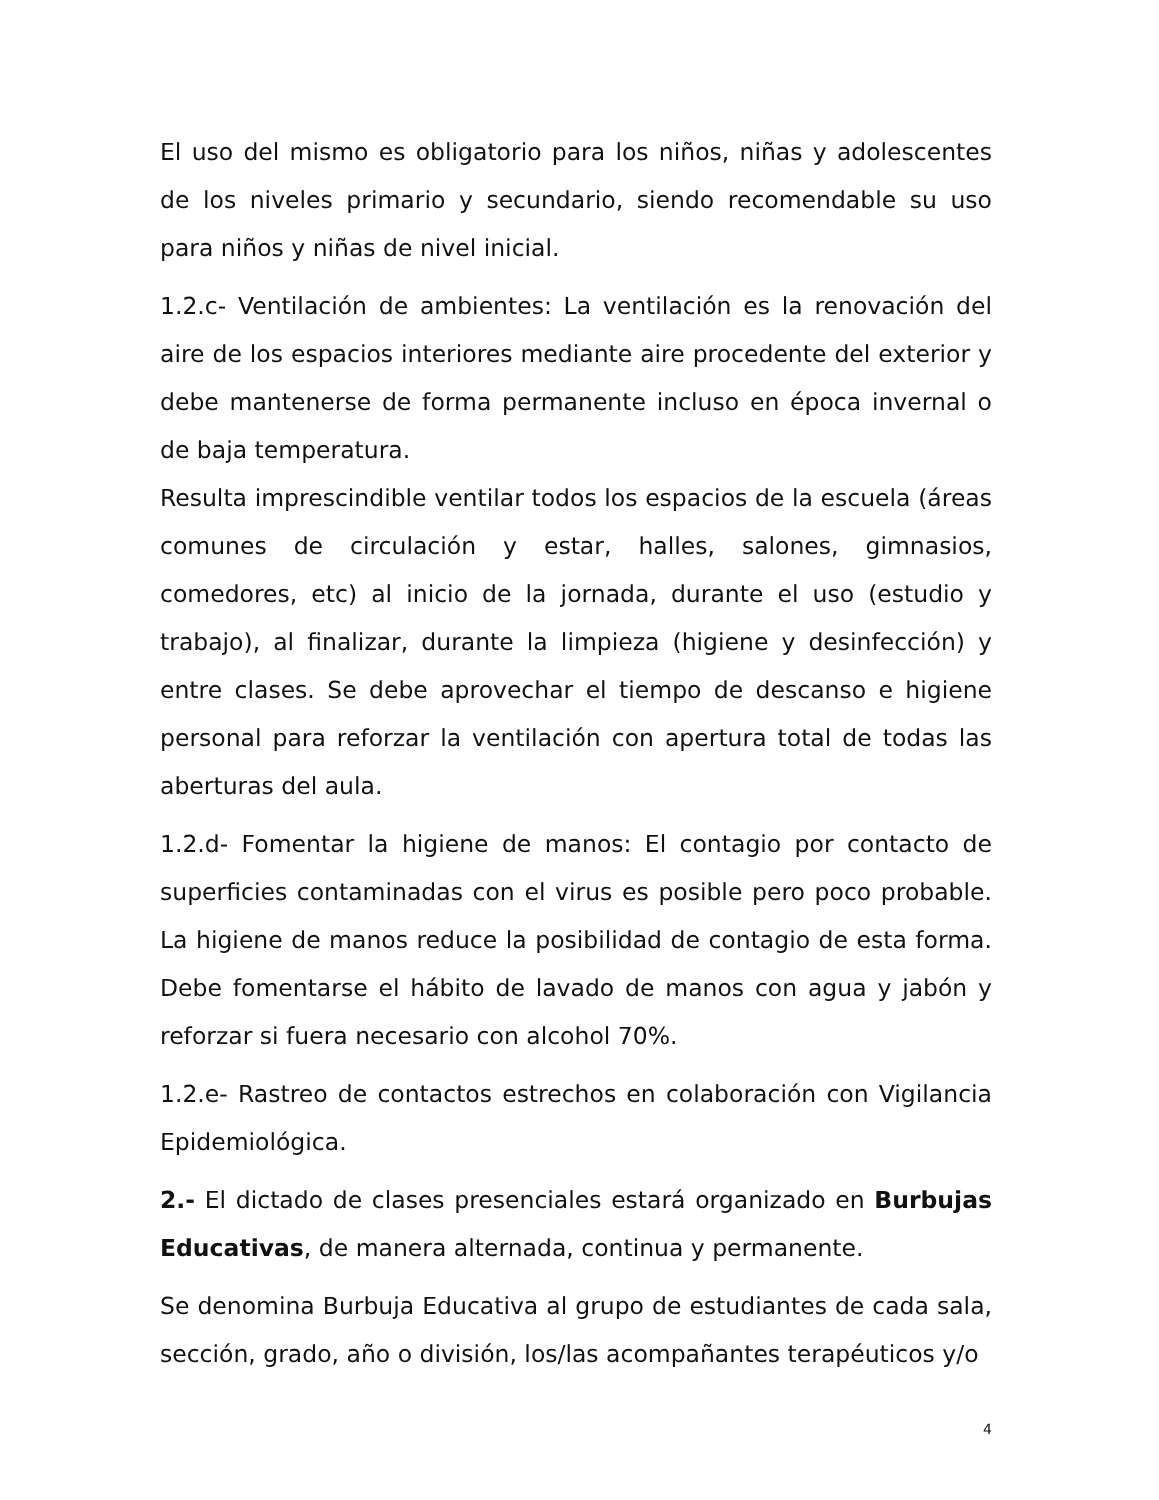El uso del mismo es obligatorio para los niños, niñas y adolescentes de los niveles primario y secundario, siendo recomendable su uso para niños y niñas de nivel inicial.
1.2.c- Ventilación de ambientes: La ventilación es la renovación del aire de los espacios interiores mediante aire procedente del exterior y debe mantenerse de forma permanente incluso en época invernal o de baja temperatura.
Resulta imprescindible ventilar todos los espacios de la escuela (áreas comunes de circulación y estar, halles, salones, gimnasios, comedores, etc) al inicio de la jornada, durante el uso (estudio y trabajo), al finalizar, durante la limpieza (higiene y desinfección) y entre clases. Se debe aprovechar el tiempo de descanso e higiene personal para reforzar la ventilación con apertura total de todas las aberturas del aula.
1.2.d- Fomentar la higiene de manos: El contagio por contacto de superficies contaminadas con el virus es posible pero poco probable. La higiene de manos reduce la posibilidad de contagio de esta forma. Debe fomentarse el hábito de lavado de manos con agua y jabón y reforzar si fuera necesario con alcohol 70%.
1.2.e- Rastreo de contactos estrechos en colaboración con Vigilancia Epidemiológica.
2.- El dictado de clases presenciales estará organizado en Burbujas Educativas, de manera alternada, continua y permanente.
Se denomina Burbuja Educativa al grupo de estudiantes de cada sala, sección, grado, año o división, los/las acompañantes terapéuticos y/o
4